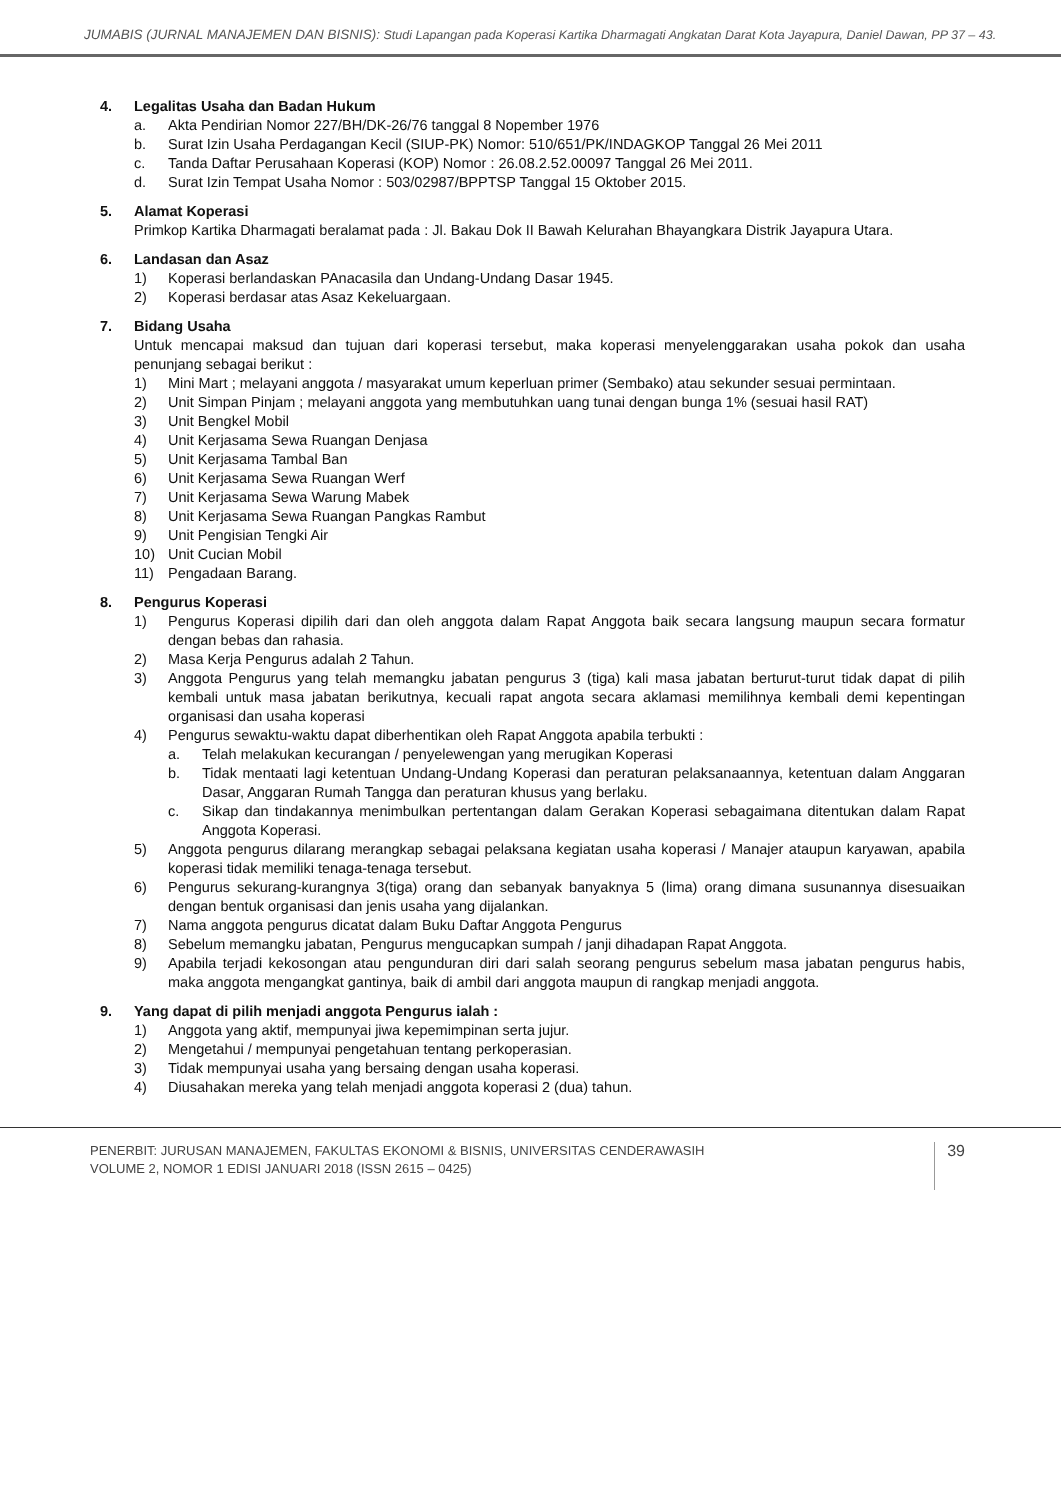JUMABIS (JURNAL MANAJEMEN DAN BISNIS): Studi Lapangan pada Koperasi Kartika Dharmagati Angkatan Darat Kota Jayapura, Daniel Dawan, PP 37 – 43.
4. Legalitas Usaha dan Badan Hukum
a. Akta Pendirian Nomor 227/BH/DK-26/76 tanggal 8 Nopember 1976
b. Surat Izin Usaha Perdagangan Kecil (SIUP-PK) Nomor: 510/651/PK/INDAGKOP Tanggal 26 Mei 2011
c. Tanda Daftar Perusahaan Koperasi (KOP) Nomor : 26.08.2.52.00097 Tanggal 26 Mei 2011.
d. Surat Izin Tempat Usaha Nomor : 503/02987/BPPTSP Tanggal 15 Oktober 2015.
5. Alamat Koperasi
Primkop Kartika Dharmagati beralamat pada : Jl. Bakau Dok II Bawah Kelurahan Bhayangkara Distrik Jayapura Utara.
6. Landasan dan Asaz
1) Koperasi berlandaskan PAnacasila dan Undang-Undang Dasar 1945.
2) Koperasi berdasar atas Asaz Kekeluargaan.
7. Bidang Usaha
Untuk mencapai maksud dan tujuan dari koperasi tersebut, maka koperasi menyelenggarakan usaha pokok dan usaha penunjang sebagai berikut :
1) Mini Mart ; melayani anggota / masyarakat umum keperluan primer (Sembako) atau sekunder sesuai permintaan.
2) Unit Simpan Pinjam ; melayani anggota yang membutuhkan uang tunai dengan bunga 1% (sesuai hasil RAT)
3) Unit Bengkel Mobil
4) Unit Kerjasama Sewa Ruangan Denjasa
5) Unit Kerjasama Tambal Ban
6) Unit Kerjasama Sewa Ruangan Werf
7) Unit Kerjasama Sewa Warung Mabek
8) Unit Kerjasama Sewa Ruangan Pangkas Rambut
9) Unit Pengisian Tengki Air
10) Unit Cucian Mobil
11) Pengadaan Barang.
8. Pengurus Koperasi
1) Pengurus Koperasi dipilih dari dan oleh anggota dalam Rapat Anggota baik secara langsung maupun secara formatur dengan bebas dan rahasia.
2) Masa Kerja Pengurus adalah 2 Tahun.
3) Anggota Pengurus yang telah memangku jabatan pengurus 3 (tiga) kali masa jabatan berturut-turut tidak dapat di pilih kembali untuk masa jabatan berikutnya, kecuali rapat angota secara aklamasi memilihnya kembali demi kepentingan organisasi dan usaha koperasi
4) Pengurus sewaktu-waktu dapat diberhentikan oleh Rapat Anggota apabila terbukti :
a. Telah melakukan kecurangan / penyelewengan yang merugikan Koperasi
b. Tidak mentaati lagi ketentuan Undang-Undang Koperasi dan peraturan pelaksanaannya, ketentuan dalam Anggaran Dasar, Anggaran Rumah Tangga dan peraturan khusus yang berlaku.
c. Sikap dan tindakannya menimbulkan pertentangan dalam Gerakan Koperasi sebagaimana ditentukan dalam Rapat Anggota Koperasi.
5) Anggota pengurus dilarang merangkap sebagai pelaksana kegiatan usaha koperasi / Manajer ataupun karyawan, apabila koperasi tidak memiliki tenaga-tenaga tersebut.
6) Pengurus sekurang-kurangnya 3(tiga) orang dan sebanyak banyaknya 5 (lima) orang dimana susunannya disesuaikan dengan bentuk organisasi dan jenis usaha yang dijalankan.
7) Nama anggota pengurus dicatat dalam Buku Daftar Anggota Pengurus
8) Sebelum memangku jabatan, Pengurus mengucapkan sumpah / janji dihadapan Rapat Anggota.
9) Apabila terjadi kekosongan atau pengunduran diri dari salah seorang pengurus sebelum masa jabatan pengurus habis, maka anggota mengangkat gantinya, baik di ambil dari anggota maupun di rangkap menjadi anggota.
9. Yang dapat di pilih menjadi anggota Pengurus ialah :
1) Anggota yang aktif, mempunyai jiwa kepemimpinan serta jujur.
2) Mengetahui / mempunyai pengetahuan tentang perkoperasian.
3) Tidak mempunyai usaha yang bersaing dengan usaha koperasi.
4) Diusahakan mereka yang telah menjadi anggota koperasi 2 (dua) tahun.
PENERBIT: JURUSAN MANAJEMEN, FAKULTAS EKONOMI & BISNIS, UNIVERSITAS CENDERAWASIH
VOLUME 2, NOMOR 1 EDISI JANUARI 2018 (ISSN 2615 – 0425)
39